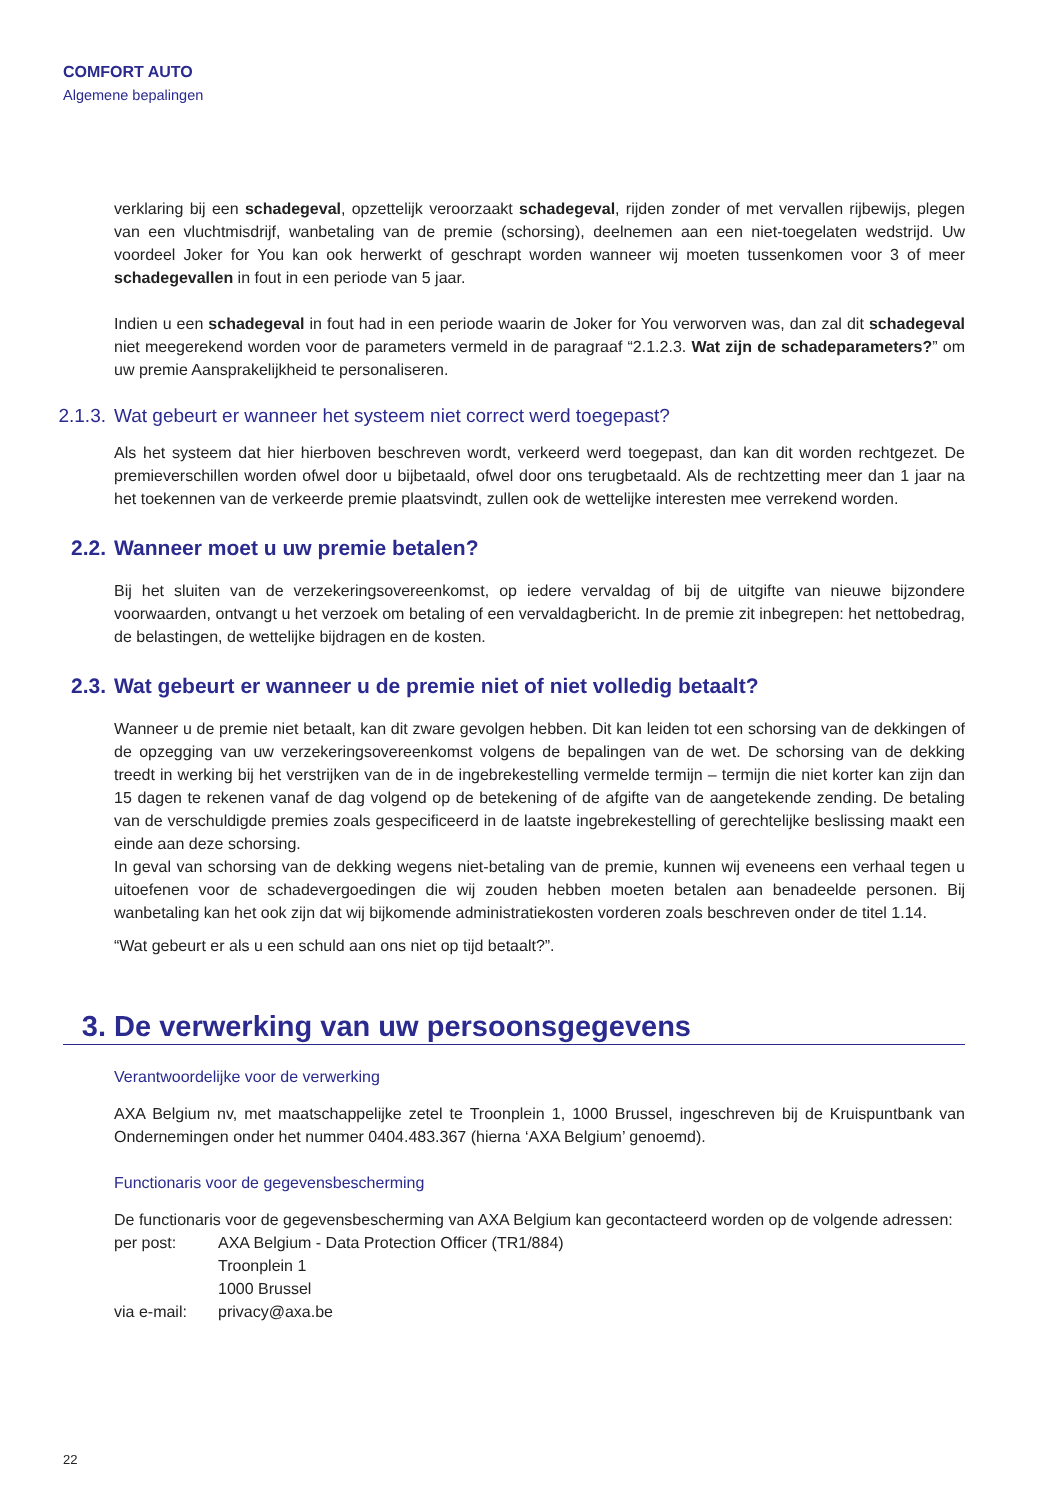COMFORT AUTO
Algemene bepalingen
verklaring bij een schadegeval, opzettelijk veroorzaakt schadegeval, rijden zonder of met vervallen rijbewijs, plegen van een vluchtmisdrijf, wanbetaling van de premie (schorsing), deelnemen aan een niet-toegelaten wedstrijd. Uw voordeel Joker for You kan ook herwerkt of geschrapt worden wanneer wij moeten tussenkomen voor 3 of meer schadegevallen in fout in een periode van 5 jaar.
Indien u een schadegeval in fout had in een periode waarin de Joker for You verworven was, dan zal dit schadegeval niet meegerekend worden voor de parameters vermeld in de paragraaf “2.1.2.3. Wat zijn de schadeparameters?” om uw premie Aansprakelijkheid te personaliseren.
2.1.3. Wat gebeurt er wanneer het systeem niet correct werd toegepast?
Als het systeem dat hier hierboven beschreven wordt, verkeerd werd toegepast, dan kan dit worden rechtgezet. De premieverschillen worden ofwel door u bijbetaald, ofwel door ons terugbetaald. Als de rechtzetting meer dan 1 jaar na het toekennen van de verkeerde premie plaatsvindt, zullen ook de wettelijke interesten mee verrekend worden.
2.2. Wanneer moet u uw premie betalen?
Bij het sluiten van de verzekeringsovereenkomst, op iedere vervaldag of bij de uitgifte van nieuwe bijzondere voorwaarden, ontvangt u het verzoek om betaling of een vervaldagbericht. In de premie zit inbegrepen: het nettobedrag, de belastingen, de wettelijke bijdragen en de kosten.
2.3. Wat gebeurt er wanneer u de premie niet of niet volledig betaalt?
Wanneer u de premie niet betaalt, kan dit zware gevolgen hebben. Dit kan leiden tot een schorsing van de dekkingen of de opzegging van uw verzekeringsovereenkomst volgens de bepalingen van de wet. De schorsing van de dekking treedt in werking bij het verstrijken van de in de ingebrekestelling vermelde termijn – termijn die niet korter kan zijn dan 15 dagen te rekenen vanaf de dag volgend op de betekening of de afgifte van de aangetekende zending. De betaling van de verschuldigde premies zoals gespecificeerd in de laatste ingebrekestelling of gerechtelijke beslissing maakt een einde aan deze schorsing.
In geval van schorsing van de dekking wegens niet-betaling van de premie, kunnen wij eveneens een verhaal tegen u uitoefenen voor de schadevergoedingen die wij zouden hebben moeten betalen aan benadeelde personen. Bij wanbetaling kan het ook zijn dat wij bijkomende administratiekosten vorderen zoals beschreven onder de titel 1.14.
“Wat gebeurt er als u een schuld aan ons niet op tijd betaalt?”.
3. De verwerking van uw persoonsgegevens
Verantwoordelijke voor de verwerking
AXA Belgium nv, met maatschappelijke zetel te Troonplein 1, 1000 Brussel, ingeschreven bij de Kruispuntbank van Ondernemingen onder het nummer 0404.483.367 (hierna ‘AXA Belgium’ genoemd).
Functionaris voor de gegevensbescherming
De functionaris voor de gegevensbescherming van AXA Belgium kan gecontacteerd worden op de volgende adressen:
| per post: | AXA Belgium - Data Protection Officer (TR1/884) Troonplein 1 1000 Brussel |
| via e-mail: | privacy@axa.be |
22